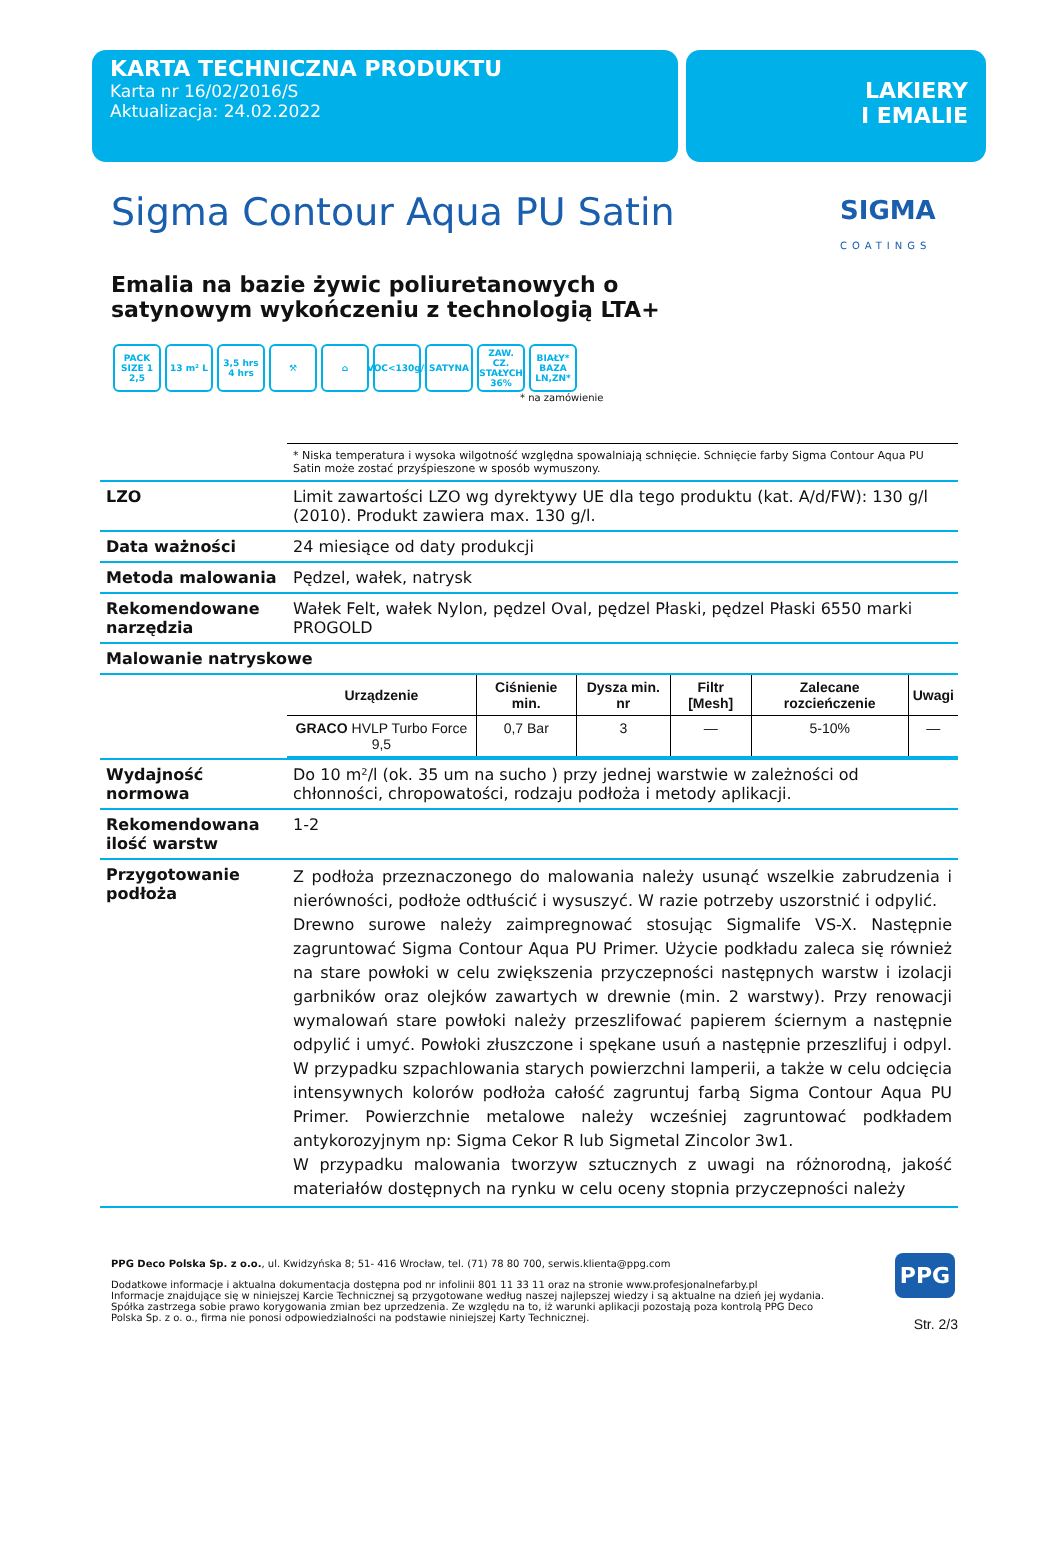KARTA TECHNICZNA PRODUKTU
Karta nr 16/02/2016/S
Aktualizacja: 24.02.2022
LAKIERY
I EMALIE
Sigma Contour Aqua PU Satin
SIGMA
COATINGS
Emalia na bazie żywic poliuretanowych o satynowym wykończeniu z technologią LTA+
PACK SIZE 1 2,5 13 m² L 3,5 hrs 4 hrs ⚒ ⌂ VOC<130g/l SATYNA ZAW. CZ. STAŁYCH 36% BIAŁY* BAZA LN,ZN*
* na zamówienie
| | * Niska temperatura i wysoka wilgotność względna spowalniają schnięcie. Schnięcie farby Sigma Contour Aqua PU Satin może zostać przyśpieszone w sposób wymuszony. |
| LZO | Limit zawartości LZO wg dyrektywy UE dla tego produktu (kat. A/d/FW): 130 g/l (2010). Produkt zawiera max. 130 g/l. |
| Data ważności | 24 miesiące od daty produkcji |
| Metoda malowania | Pędzel, wałek, natrysk |
| Rekomendowane narzędzia | Wałek Felt, wałek Nylon, pędzel Oval, pędzel Płaski, pędzel Płaski 6550 marki PROGOLD |
| Malowanie natryskowe | |
| | / Urządzenie / Ciśnienie min. / Dysza min. nr / Filtr [Mesh] / Zalecane rozcieńczenie / Uwagi / / --- / --- / --- / --- / --- / --- / / GRACO HVLP Turbo Force 9,5 / 0,7 Bar / 3 / — / 5-10% / — / |
| Wydajność normowa | Do 10 m²/l (ok. 35 um na sucho ) przy jednej warstwie w zależności od chłonności, chropowatości, rodzaju podłoża i metody aplikacji. |
| Rekomendowana ilość warstw | 1-2 |
| Przygotowanie podłoża | Z podłoża przeznaczonego do malowania należy usunąć wszelkie zabrudzenia i nierówności, podłoże odtłuścić i wysuszyć. W razie potrzeby uszorstnić i odpylić. Drewno surowe należy zaimpregnować stosując Sigmalife VS-X. Następnie zagruntować Sigma Contour Aqua PU Primer. Użycie podkładu zaleca się również na stare powłoki w celu zwiększenia przyczepności następnych warstw i izolacji garbników oraz olejków zawartych w drewnie (min. 2 warstwy). Przy renowacji wymalowań stare powłoki należy przeszlifować papierem ściernym a następnie odpylić i umyć. Powłoki złuszczone i spękane usuń a następnie przeszlifuj i odpyl. W przypadku szpachlowania starych powierzchni lamperii, a także w celu odcięcia intensywnych kolorów podłoża całość zagruntuj farbą Sigma Contour Aqua PU Primer. Powierzchnie metalowe należy wcześniej zagruntować podkładem antykorozyjnym np: Sigma Cekor R lub Sigmetal Zincolor 3w1. W przypadku malowania tworzyw sztucznych z uwagi na różnorodną, jakość materiałów dostępnych na rynku w celu oceny stopnia przyczepności należy |
PPG Deco Polska Sp. z o.o., ul. Kwidzyńska 8; 51- 416 Wrocław, tel. (71) 78 80 700, serwis.klienta@ppg.com
Dodatkowe informacje i aktualna dokumentacja dostępna pod nr infolinii 801 11 33 11 oraz na stronie www.profesjonalnefarby.pl
Informacje znajdujące się w niniejszej Karcie Technicznej są przygotowane według naszej najlepszej wiedzy i są aktualne na dzień jej wydania. Spółka zastrzega sobie prawo korygowania zmian bez uprzedzenia. Ze względu na to, iż warunki aplikacji pozostają poza kontrolą PPG Deco Polska Sp. z o. o., firma nie ponosi odpowiedzialności na podstawie niniejszej Karty Technicznej.
PPG
Str. 2/3